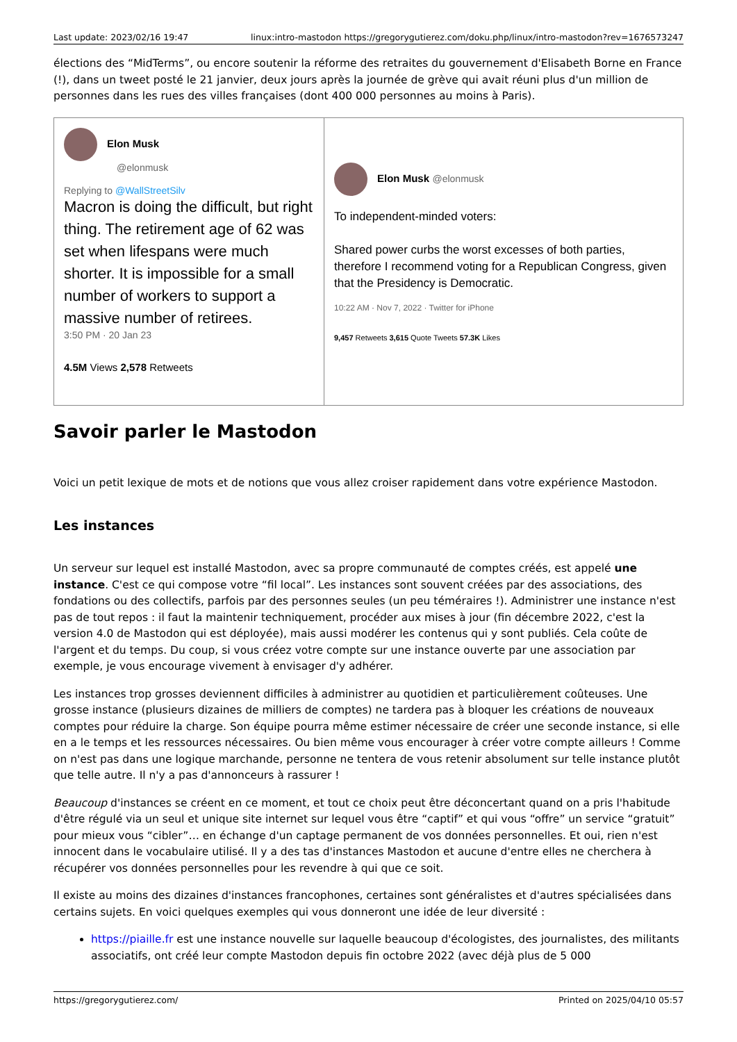Last update: 2023/02/16 19:47 linux:intro-mastodon https://gregorygutierez.com/doku.php/linux/intro-mastodon?rev=1676573247
élections des “MidTerms”, ou encore soutenir la réforme des retraites du gouvernement d'Elisabeth Borne en France (!), dans un tweet posté le 21 janvier, deux jours après la journée de grève qui avait réuni plus d'un million de personnes dans les rues des villes françaises (dont 400 000 personnes au moins à Paris).
| Elon Musk @elonmusk Replying to @WallStreetSilv Macron is doing the difficult, but right thing. The retirement age of 62 was set when lifespans were much shorter. It is impossible for a small number of workers to support a massive number of retirees. 3:50 PM · 20 Jan 23 4.5M Views 2,578 Retweets | Elon Musk @elonmusk To independent-minded voters: Shared power curbs the worst excesses of both parties, therefore I recommend voting for a Republican Congress, given that the Presidency is Democratic. 10:22 AM · Nov 7, 2022 · Twitter for iPhone 9,457 Retweets 3,615 Quote Tweets 57.3K Likes |
Savoir parler le Mastodon
Voici un petit lexique de mots et de notions que vous allez croiser rapidement dans votre expérience Mastodon.
Les instances
Un serveur sur lequel est installé Mastodon, avec sa propre communauté de comptes créés, est appelé une instance. C'est ce qui compose votre “fil local”. Les instances sont souvent créées par des associations, des fondations ou des collectifs, parfois par des personnes seules (un peu téméraires !). Administrer une instance n'est pas de tout repos : il faut la maintenir techniquement, procéder aux mises à jour (fin décembre 2022, c'est la version 4.0 de Mastodon qui est déployée), mais aussi modérer les contenus qui y sont publiés. Cela coûte de l'argent et du temps. Du coup, si vous créez votre compte sur une instance ouverte par une association par exemple, je vous encourage vivement à envisager d'y adhérer.
Les instances trop grosses deviennent difficiles à administrer au quotidien et particulièrement coûteuses. Une grosse instance (plusieurs dizaines de milliers de comptes) ne tardera pas à bloquer les créations de nouveaux comptes pour réduire la charge. Son équipe pourra même estimer nécessaire de créer une seconde instance, si elle en a le temps et les ressources nécessaires. Ou bien même vous encourager à créer votre compte ailleurs ! Comme on n'est pas dans une logique marchande, personne ne tentera de vous retenir absolument sur telle instance plutôt que telle autre. Il n'y a pas d'annonceurs à rassurer !
Beaucoup d'instances se créent en ce moment, et tout ce choix peut être déconcertant quand on a pris l'habitude d'être régulé via un seul et unique site internet sur lequel vous être “captif” et qui vous “offre” un service “gratuit” pour mieux vous “cibler”… en échange d'un captage permanent de vos données personnelles. Et oui, rien n'est innocent dans le vocabulaire utilisé. Il y a des tas d'instances Mastodon et aucune d'entre elles ne cherchera à récupérer vos données personnelles pour les revendre à qui que ce soit.
Il existe au moins des dizaines d'instances francophones, certaines sont généralistes et d'autres spécialisées dans certains sujets. En voici quelques exemples qui vous donneront une idée de leur diversité :
https://piaille.fr est une instance nouvelle sur laquelle beaucoup d'écologistes, des journalistes, des militants associatifs, ont créé leur compte Mastodon depuis fin octobre 2022 (avec déjà plus de 5 000
https://gregorygutierez.com/ Printed on 2025/04/10 05:57